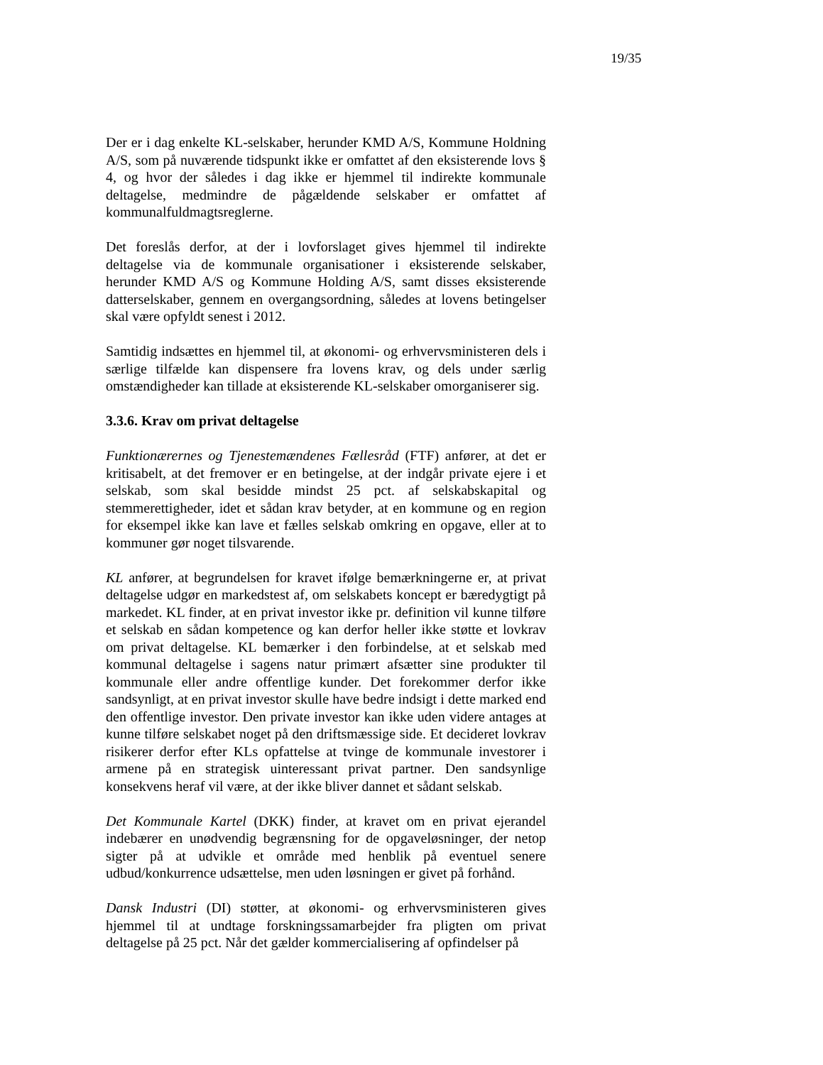19/35
Der er i dag enkelte KL-selskaber, herunder KMD A/S, Kommune Holdning A/S, som på nuværende tidspunkt ikke er omfattet af den eksisterende lovs § 4, og hvor der således i dag ikke er hjemmel til indirekte kommunale deltagelse, medmindre de pågældende selskaber er omfattet af kommunalfuldmagtsreglerne.
Det foreslås derfor, at der i lovforslaget gives hjemmel til indirekte deltagelse via de kommunale organisationer i eksisterende selskaber, herunder KMD A/S og Kommune Holding A/S, samt disses eksisterende datterselskaber, gennem en overgangsordning, således at lovens betingelser skal være opfyldt senest i 2012.
Samtidig indsættes en hjemmel til, at økonomi- og erhvervsministeren dels i særlige tilfælde kan dispensere fra lovens krav, og dels under særlig omstændigheder kan tillade at eksisterende KL-selskaber omorganiserer sig.
3.3.6. Krav om privat deltagelse
Funktionærernes og Tjenestemændenes Fællesråd (FTF) anfører, at det er kritisabelt, at det fremover er en betingelse, at der indgår private ejere i et selskab, som skal besidde mindst 25 pct. af selskabskapital og stemmerettigheder, idet et sådan krav betyder, at en kommune og en region for eksempel ikke kan lave et fælles selskab omkring en opgave, eller at to kommuner gør noget tilsvarende.
KL anfører, at begrundelsen for kravet ifølge bemærkningerne er, at privat deltagelse udgør en markedstest af, om selskabets koncept er bæredygtigt på markedet. KL finder, at en privat investor ikke pr. definition vil kunne tilføre et selskab en sådan kompetence og kan derfor heller ikke støtte et lovkrav om privat deltagelse. KL bemærker i den forbindelse, at et selskab med kommunal deltagelse i sagens natur primært afsætter sine produkter til kommunale eller andre offentlige kunder. Det forekommer derfor ikke sandsynligt, at en privat investor skulle have bedre indsigt i dette marked end den offentlige investor. Den private investor kan ikke uden videre antages at kunne tilføre selskabet noget på den driftsmæssige side. Et decideret lovkrav risikerer derfor efter KLs opfattelse at tvinge de kommunale investorer i armene på en strategisk uinteressant privat partner. Den sandsynlige konsekvens heraf vil være, at der ikke bliver dannet et sådant selskab.
Det Kommunale Kartel (DKK) finder, at kravet om en privat ejerandel indebærer en unødvendig begrænsning for de opgaveløsninger, der netop sigter på at udvikle et område med henblik på eventuel senere udbud/konkurrence udsættelse, men uden løsningen er givet på forhånd.
Dansk Industri (DI) støtter, at økonomi- og erhvervsministeren gives hjemmel til at undtage forskningssamarbejder fra pligten om privat deltagelse på 25 pct. Når det gælder kommercialisering af opfindelser på